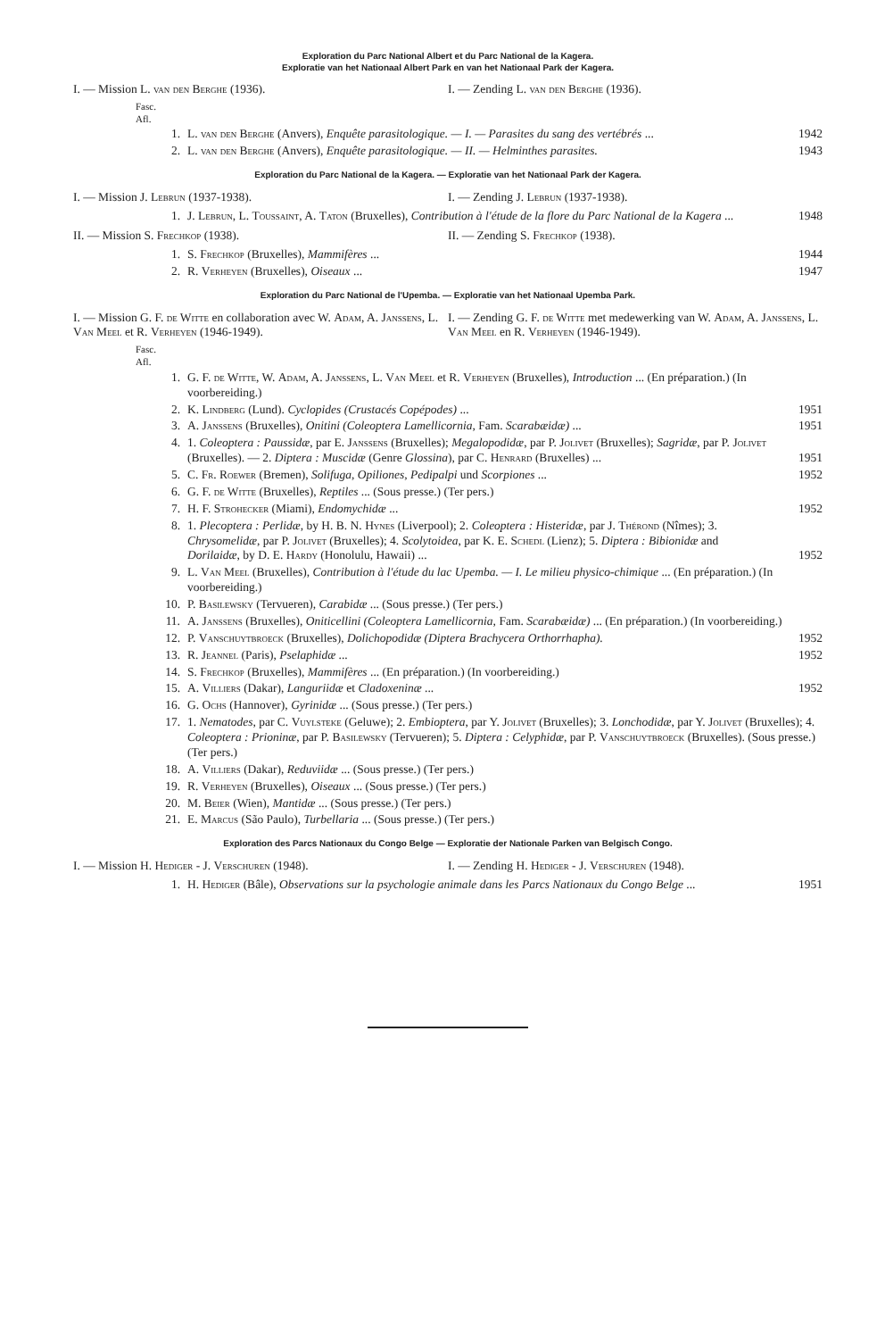Exploration du Parc National Albert et du Parc National de la Kagera.
Exploratie van het Nationaal Albert Park en van het Nationaal Park der Kagera.
I. — Mission L. van den Berghe (1936).
I. — Zending L. van den Berghe (1936).
Fasc.
Afl.
1. L. van den Berghe (Anvers), Enquête parasitologique. — I. — Parasites du sang des vertébrés ... 1942
2. L. van den Berghe (Anvers), Enquête parasitologique. — II. — Helminthes parasites. 1943
Exploration du Parc National de la Kagera. — Exploratie van het Nationaal Park der Kagera.
I. — Mission J. Lebrun (1937-1938).
I. — Zending J. Lebrun (1937-1938).
1. J. Lebrun, L. Toussaint, A. Taton (Bruxelles), Contribution à l'étude de la flore du Parc National de la Kagera ... 1948
II. — Mission S. Frechkop (1938).
II. — Zending S. Frechkop (1938).
1. S. Frechkop (Bruxelles), Mammifères ... 1944
2. R. Verheyen (Bruxelles), Oiseaux ... 1947
Exploration du Parc National de l'Upemba. — Exploratie van het Nationaal Upemba Park.
I. — Mission G. F. de Witte en collaboration avec W. Adam, A. Janssens, L. Van Meel et R. Verheyen (1946-1949).
I. — Zending G. F. de Witte met medewerking van W. Adam, A. Janssens, L. Van Meel en R. Verheyen (1946-1949).
Fasc.
Afl.
1. G. F. de Witte, W. Adam, A. Janssens, L. Van Meel et R. Verheyen (Bruxelles), Introduction ... (En préparation.) (In voorbereiding.)
2. K. Lindberg (Lund). Cyclopides (Crustacés Copépodes) ... 1951
3. A. Janssens (Bruxelles), Onitini (Coleoptera Lamellicornia, Fam. Scarabæidæ) ... 1951
4. 1. Coleoptera : Paussidæ, par E. Janssens (Bruxelles); Megalopodidæ, par P. Jolivet (Bruxelles); Sagridæ, par P. Jolivet (Bruxelles). — 2. Diptera : Muscidæ (Genre Glossina), par C. Henrard (Bruxelles) ... 1951
5. C. Fr. Roewer (Bremen), Solifuga, Opiliones, Pedipalpi und Scorpiones ... 1952
6. G. F. de Witte (Bruxelles), Reptiles ... (Sous presse.) (Ter pers.)
7. H. F. Strohecker (Miami), Endomychidæ ... 1952
8. 1. Plecoptera : Perlidæ, by H. B. N. Hynes (Liverpool); 2. Coleoptera : Histeridæ, par J. Thérond (Nîmes); 3. Chrysomelidæ, par P. Jolivet (Bruxelles); 4. Scolytoidea, par K. E. Schedl (Lienz); 5. Diptera : Bibionidæ and Dorilaidæ, by D. E. Hardy (Honolulu, Hawaii) ... 1952
9. L. Van Meel (Bruxelles), Contribution à l'étude du lac Upemba. — I. Le milieu physico-chimique ... (En préparation.) (In voorbereiding.)
10. P. Basilewsky (Tervueren), Carabidæ ... (Sous presse.) (Ter pers.)
11. A. Janssens (Bruxelles), Oniticellini (Coleoptera Lamellicornia, Fam. Scarabæidæ) ... (En préparation.) (In voorbereiding.)
12. P. Vanschuytbroeck (Bruxelles), Dolichopodidæ (Diptera Brachycera Orthorrhapha). 1952
13. R. Jeannel (Paris), Pselaphidæ ... 1952
14. S. Frechkop (Bruxelles), Mammifères ... (En préparation.) (In voorbereiding.)
15. A. Villiers (Dakar), Languriidæ et Cladoxeninæ ... 1952
16. G. Ochs (Hannover), Gyrinidæ ... (Sous presse.) (Ter pers.)
17. 1. Nematodes, par C. Vuylsteke (Geluwe); 2. Embioptera, par Y. Jolivet (Bruxelles); 3. Lonchodidæ, par Y. Jolivet (Bruxelles); 4. Coleoptera : Prioninæ, par P. Basilewsky (Tervueren); 5. Diptera : Celyphidæ, par P. Vanschuytbroeck (Bruxelles). (Sous presse.) (Ter pers.)
18. A. Villiers (Dakar), Reduviidæ ... (Sous presse.) (Ter pers.)
19. R. Verheyen (Bruxelles), Oiseaux ... (Sous presse.) (Ter pers.)
20. M. Beier (Wien), Mantidæ ... (Sous presse.) (Ter pers.)
21. E. Marcus (São Paulo), Turbellaria ... (Sous presse.) (Ter pers.)
Exploration des Parcs Nationaux du Congo Belge — Exploratie der Nationale Parken van Belgisch Congo.
I. — Mission H. Hediger - J. Verschuren (1948).
I. — Zending H. Hediger - J. Verschuren (1948).
1. H. Hediger (Bâle), Observations sur la psychologie animale dans les Parcs Nationaux du Congo Belge ... 1951